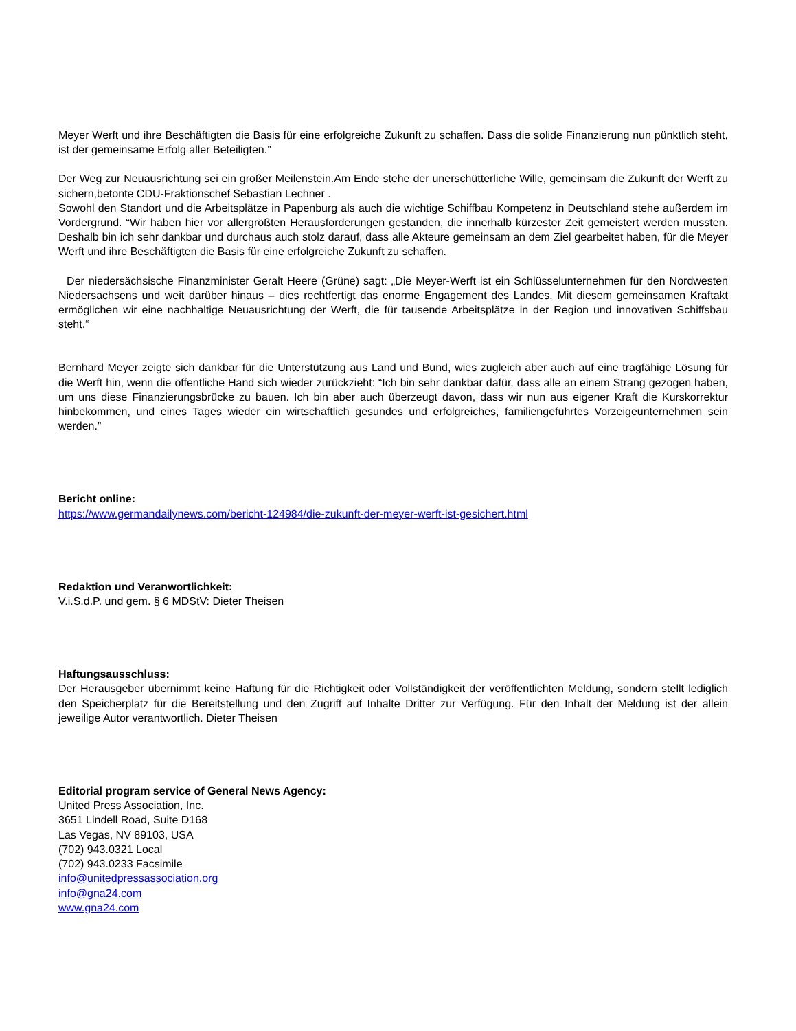Meyer Werft und ihre Beschäftigten die Basis für eine erfolgreiche Zukunft zu schaffen. Dass die solide Finanzierung nun pünktlich steht, ist der gemeinsame Erfolg aller Beteiligten.”
Der Weg zur Neuausrichtung sei ein großer Meilenstein.Am Ende stehe der unerschütterliche Wille, gemeinsam die Zukunft der Werft zu sichern,betonte CDU-Fraktionschef Sebastian Lechner .
Sowohl den Standort und die Arbeitsplätze in Papenburg als auch die wichtige Schiffbau Kompetenz in Deutschland stehe außerdem im Vordergrund. “Wir haben hier vor allergrößten Herausforderungen gestanden, die innerhalb kürzester Zeit gemeistert werden mussten. Deshalb bin ich sehr dankbar und durchaus auch stolz darauf, dass alle Akteure gemeinsam an dem Ziel gearbeitet haben, für die Meyer Werft und ihre Beschäftigten die Basis für eine erfolgreiche Zukunft zu schaffen.
Der niedersächsische Finanzminister Geralt Heere (Grüne) sagt: „Die Meyer-Werft ist ein Schlüsselunternehmen für den Nordwesten Niedersachsens und weit darüber hinaus – dies rechtfertigt das enorme Engagement des Landes. Mit diesem gemeinsamen Kraftakt ermöglichen wir eine nachhaltige Neuausrichtung der Werft, die für tausende Arbeitsplätze in der Region und innovativen Schiffsbau steht.“
Bernhard Meyer zeigte sich dankbar für die Unterstützung aus Land und Bund, wies zugleich aber auch auf eine tragfähige Lösung für die Werft hin, wenn die öffentliche Hand sich wieder zurückzieht: “Ich bin sehr dankbar dafür, dass alle an einem Strang gezogen haben, um uns diese Finanzierungsbrücke zu bauen. Ich bin aber auch überzeugt davon, dass wir nun aus eigener Kraft die Kurskorrektur hinbekommen, und eines Tages wieder ein wirtschaftlich gesundes und erfolgreiches, familiengeführtes Vorzeigeunternehmen sein werden.”
Bericht online:
https://www.germandailynews.com/bericht-124984/die-zukunft-der-meyer-werft-ist-gesichert.html
Redaktion und Veranwortlichkeit:
V.i.S.d.P. und gem. § 6 MDStV: Dieter Theisen
Haftungsausschluss:
Der Herausgeber übernimmt keine Haftung für die Richtigkeit oder Vollständigkeit der veröffentlichten Meldung, sondern stellt lediglich den Speicherplatz für die Bereitstellung und den Zugriff auf Inhalte Dritter zur Verfügung. Für den Inhalt der Meldung ist der allein jeweilige Autor verantwortlich. Dieter Theisen
Editorial program service of General News Agency:
United Press Association, Inc.
3651 Lindell Road, Suite D168
Las Vegas, NV 89103, USA
(702) 943.0321 Local
(702) 943.0233 Facsimile
info@unitedpressassociation.org
info@gna24.com
www.gna24.com